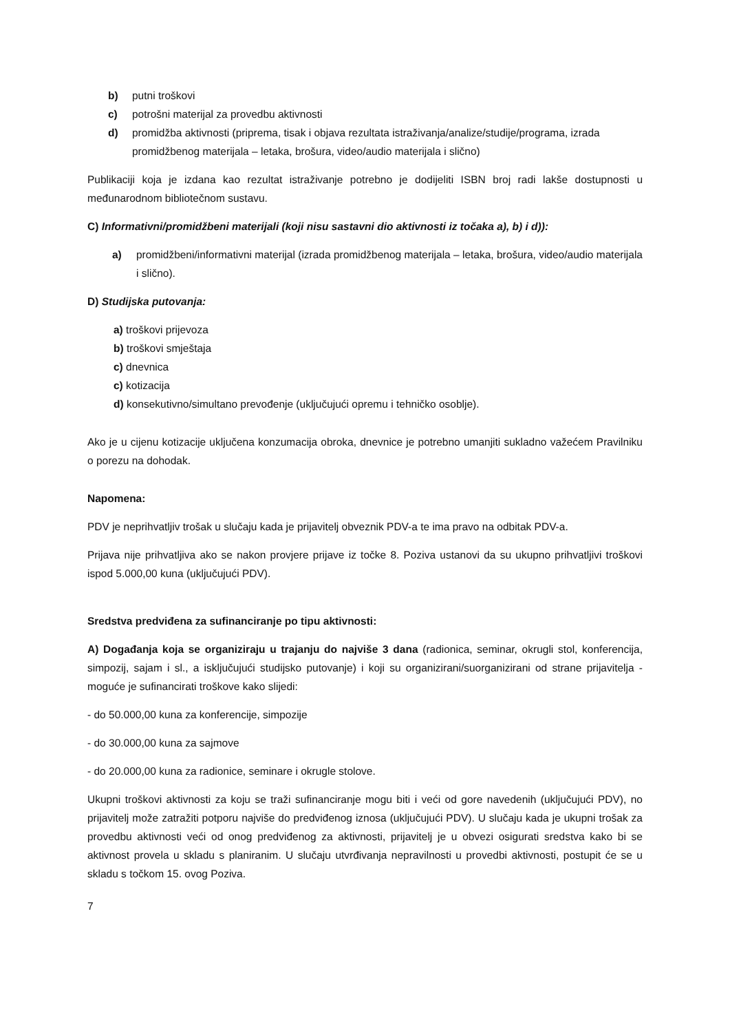b) putni troškovi
c) potrošni materijal za provedbu aktivnosti
d) promidžba aktivnosti (priprema, tisak i objava rezultata istraživanja/analize/studije/programa, izrada promidžbenog materijala – letaka, brošura, video/audio materijala i slično)
Publikaciji koja je izdana kao rezultat istraživanje potrebno je dodijeliti ISBN broj radi lakše dostupnosti u međunarodnom bibliotečnom sustavu.
C) Informativni/promidžbeni materijali (koji nisu sastavni dio aktivnosti iz točaka a), b) i d)):
a) promidžbeni/informativni materijal (izrada promidžbenog materijala – letaka, brošura, video/audio materijala i slično).
D) Studijska putovanja:
a) troškovi prijevoza
b) troškovi smještaja
c) dnevnica
c) kotizacija
d) konsekutivno/simultano prevođenje (uključujući opremu i tehničko osoblje).
Ako je u cijenu kotizacije uključena konzumacija obroka, dnevnice je potrebno umanjiti sukladno važećem Pravilniku o porezu na dohodak.
Napomena:
PDV je neprihvatljiv trošak u slučaju kada je prijavitelj obveznik PDV-a te ima pravo na odbitak PDV-a.
Prijava nije prihvatljiva ako se nakon provjere prijave iz točke 8. Poziva ustanovi da su ukupno prihvatljivi troškovi ispod 5.000,00 kuna (uključujući PDV).
Sredstva predviđena za sufinanciranje po tipu aktivnosti:
A) Događanja koja se organiziraju u trajanju do najviše 3 dana (radionica, seminar, okrugli stol, konferencija, simpozij, sajam i sl., a isključujući studijsko putovanje) i koji su organizirani/suorganizirani od strane prijavitelja - moguće je sufinancirati troškove kako slijedi:
- do 50.000,00 kuna za konferencije, simpozije
- do 30.000,00 kuna za sajmove
- do 20.000,00 kuna za radionice, seminare i okrugle stolove.
Ukupni troškovi aktivnosti za koju se traži sufinanciranje mogu biti i veći od gore navedenih (uključujući PDV), no prijavitelj može zatražiti potporu najviše do predviđenog iznosa (uključujući PDV). U slučaju kada je ukupni trošak za provedbu aktivnosti veći od onog predviđenog za aktivnosti, prijavitelj je u obvezi osigurati sredstva kako bi se aktivnost provela u skladu s planiranim. U slučaju utvrđivanja nepravilnosti u provedbi aktivnosti, postupit će se u skladu s točkom 15. ovog Poziva.
7